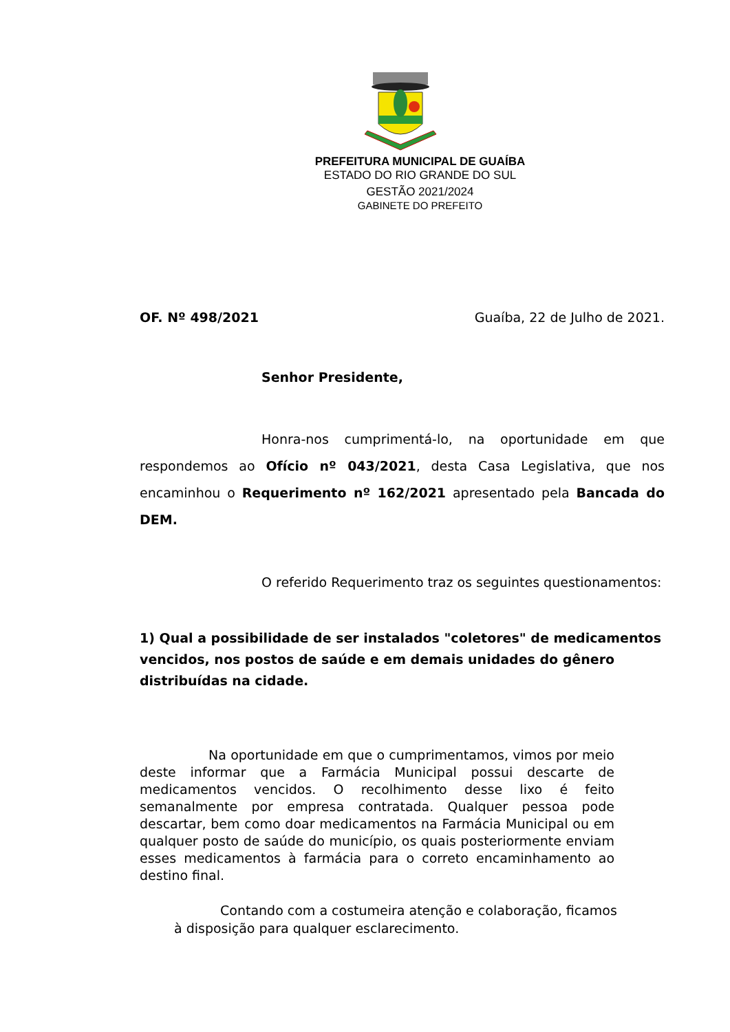PREFEITURA MUNICIPAL DE GUAÍBA
ESTADO DO RIO GRANDE DO SUL
GESTÃO 2021/2024
GABINETE DO PREFEITO
OF. Nº 498/2021 Guaíba, 22 de Julho de 2021.
Senhor Presidente,
Honra-nos cumprimentá-lo, na oportunidade em que respondemos ao Ofício nº 043/2021, desta Casa Legislativa, que nos encaminhou o Requerimento nº 162/2021 apresentado pela Bancada do DEM.
O referido Requerimento traz os seguintes questionamentos:
1) Qual a possibilidade de ser instalados "coletores" de medicamentos vencidos, nos postos de saúde e em demais unidades do gênero distribuídas na cidade.
Na oportunidade em que o cumprimentamos, vimos por meio deste informar que a Farmácia Municipal possui descarte de medicamentos vencidos. O recolhimento desse lixo é feito semanalmente por empresa contratada. Qualquer pessoa pode descartar, bem como doar medicamentos na Farmácia Municipal ou em qualquer posto de saúde do município, os quais posteriormente enviam esses medicamentos à farmácia para o correto encaminhamento ao destino final.
Contando com a costumeira atenção e colaboração, ficamos à disposição para qualquer esclarecimento.